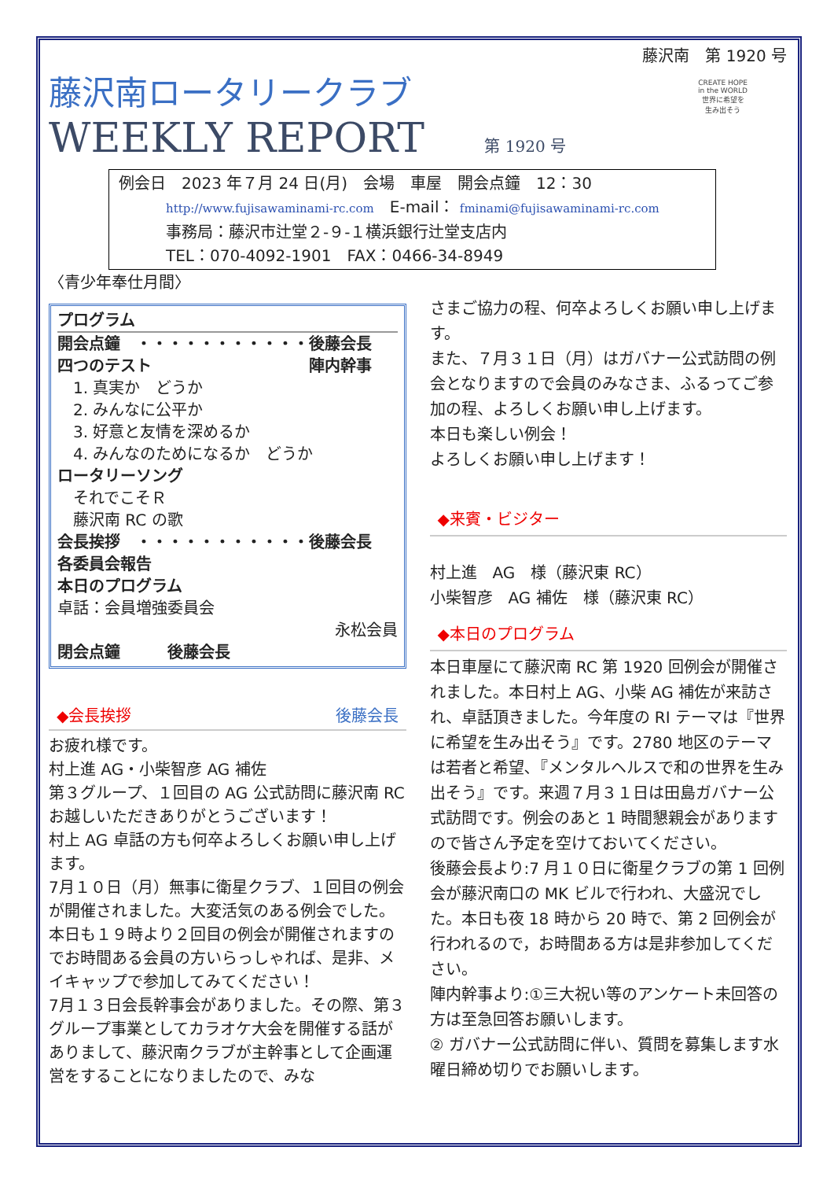藤沢南　第 1920 号
藤沢南ロータリークラブ
WEEKLY REPORT 第 1920 号
CREATE HOPE
in the WORLD
世界に希望を
生み出そう
例会日　2023 年７月 24 日(月)　会場　車屋　開会点鐘　12：30
http://www.fujisawaminami-rc.com　E-mail： fminami@fujisawaminami-rc.com
事務局：藤沢市辻堂２-９-１横浜銀行辻堂支店内
TEL：070-4092-1901　FAX：0466-34-8949
〈青少年奉仕月間〉
プログラム
開会点鐘　・・・・・・・・・・・後藤会長
四つのテスト　　　　　　　　　　陣内幹事
　1. 真実か　どうか
　2. みんなに公平か
　3. 好意と友情を深めるか
　4. みんなのためになるか　どうか
ロータリーソング
　それでこそＲ
　藤沢南 RC の歌
会長挨拶　・・・・・・・・・・・後藤会長
各委員会報告
本日のプログラム
卓話：会員増強委員会
永松会員
閉会点鐘　　　後藤会長
◆会長挨拶 後藤会長
お疲れ様です。
村上進 AG・小柴智彦 AG 補佐
第３グループ、１回目の AG 公式訪問に藤沢南 RC お越しいただきありがとうございます！
村上 AG 卓話の方も何卒よろしくお願い申し上げます。
7月１０日（月）無事に衛星クラブ、１回目の例会が開催されました。大変活気のある例会でした。
本日も１９時より２回目の例会が開催されますのでお時間ある会員の方いらっしゃれば、是非、メイキャップで参加してみてください！
7月１３日会長幹事会がありました。その際、第３グループ事業としてカラオケ大会を開催する話がありまして、藤沢南クラブが主幹事として企画運営をすることになりましたので、みな
さまご協力の程、何卒よろしくお願い申し上げます。
また、７月３１日（月）はガバナー公式訪問の例会となりますので会員のみなさま、ふるってご参加の程、よろしくお願い申し上げます。
本日も楽しい例会！
よろしくお願い申し上げます！
◆来賓・ビジター
村上進　AG　様（藤沢東 RC）
小柴智彦　AG 補佐　様（藤沢東 RC）
◆本日のプログラム
本日車屋にて藤沢南 RC 第 1920 回例会が開催されました。本日村上 AG、小柴 AG 補佐が来訪され、卓話頂きました。今年度の RI テーマは『世界に希望を生み出そう』です。2780 地区のテーマは若者と希望､『メンタルヘルスで和の世界を生み出そう』です。来週７月３１日は田島ガバナー公式訪問です。例会のあと 1 時間懇親会がありますので皆さん予定を空けておいてください。
後藤会長より:7 月１０日に衛星クラブの第 1 回例会が藤沢南口の MK ビルで行われ、大盛況でした。本日も夜 18 時から 20 時で、第 2 回例会が行われるので，お時間ある方は是非参加してください。
陣内幹事より:①三大祝い等のアンケート未回答の方は至急回答お願いします。
② ガバナー公式訪問に伴い、質問を募集します水曜日締め切りでお願いします。